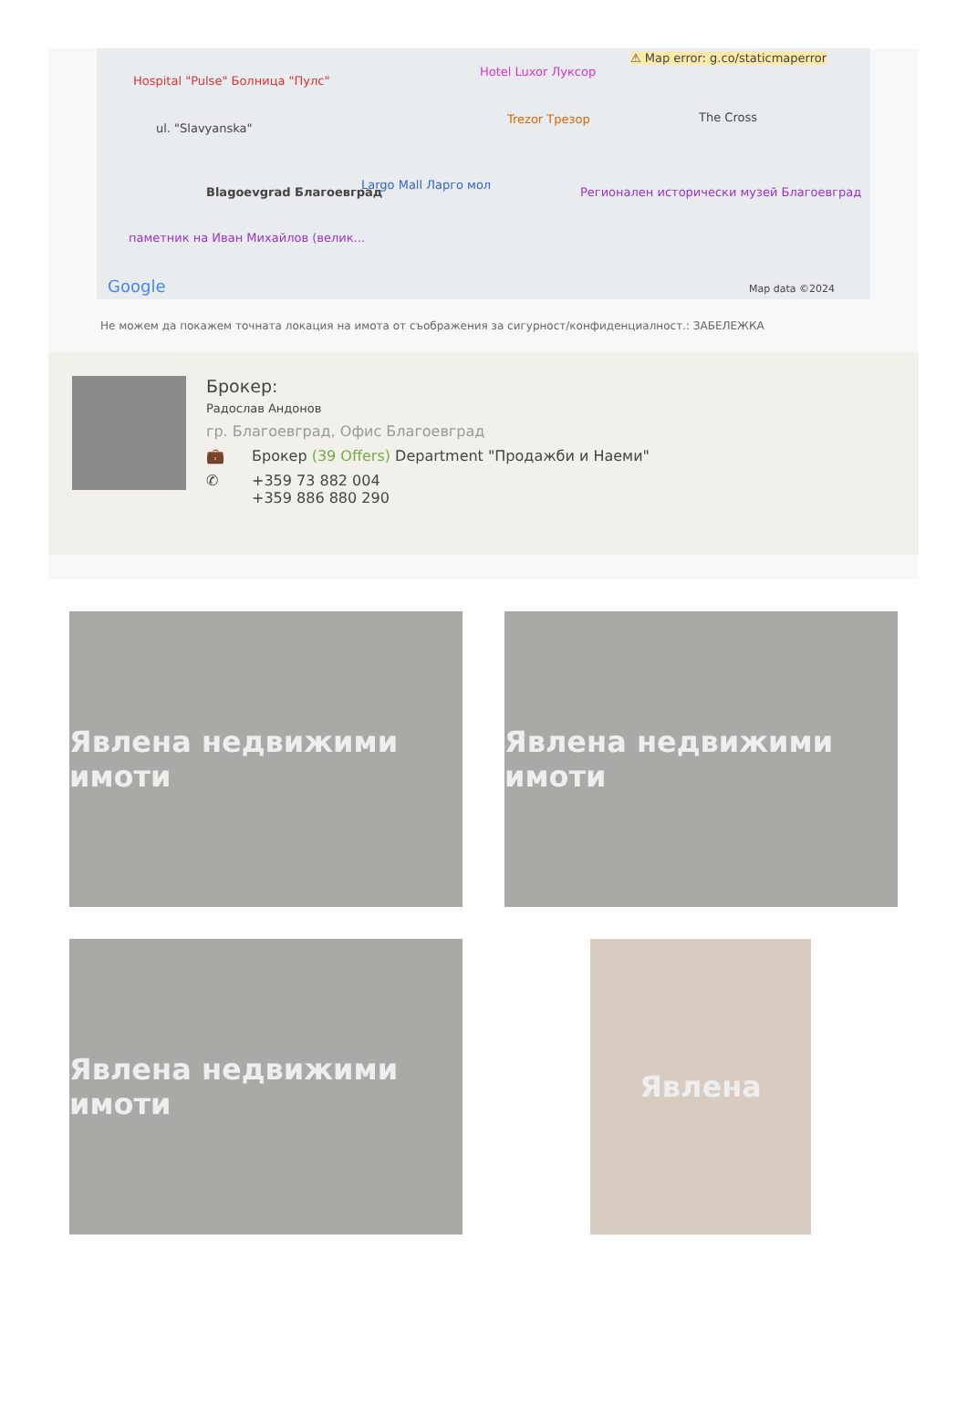Hospital "Pulse" Болница "Пулс"
ul. "Slavyanska"
Hotel Luxor Луксор
⚠ Map error: g.co/staticmaperror
Trezor Трезор The Cross
Blagoevgrad Благоевград
Largo Mall Ларго мол
Регионален исторически музей Благоевград
паметник на Иван Михайлов (велик...
Google Map data ©2024
Не можем да покажем точната локация на имота от съображения за сигурност/конфиденциалност.: ЗАБЕЛЕЖКА
Брокер:
Радослав Андонов
гр. Благоевград, Офис Благоевград
💼 Брокер (39 Offers) Department "Продажби и Наеми"
✆ +359 73 882 004
+359 886 880 290
Явлена недвижими имоти
Явлена недвижими имоти
Явлена недвижими имоти
Явлена